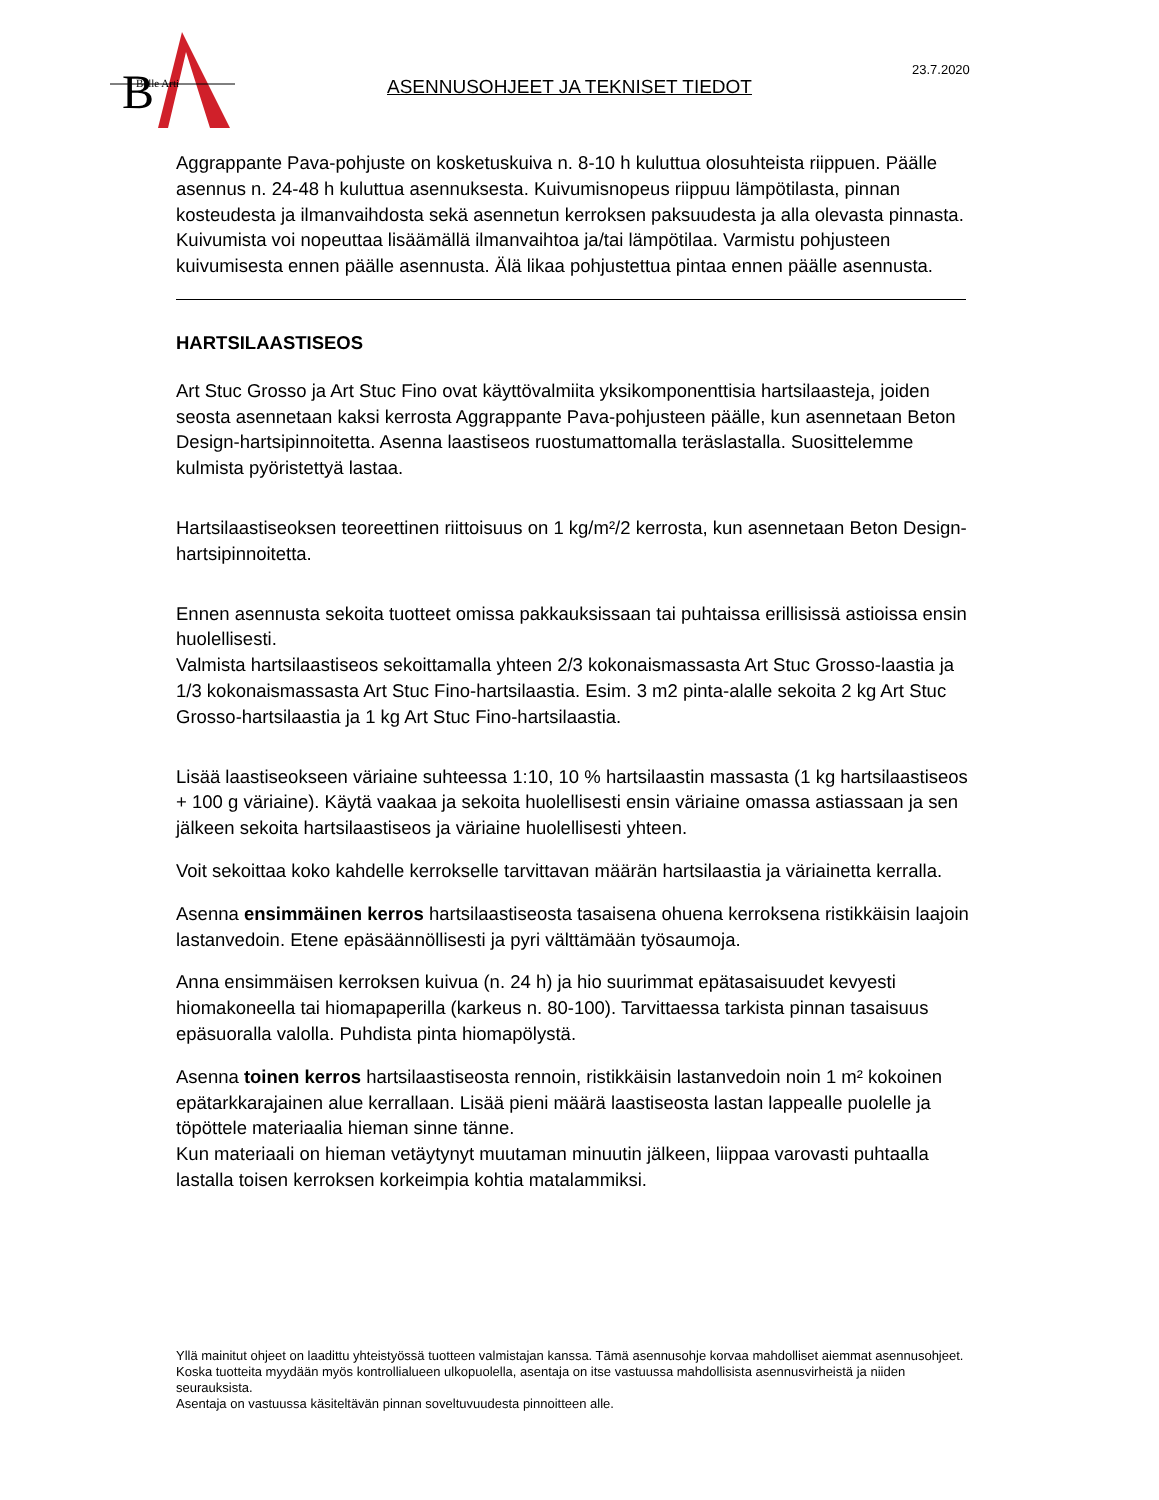B
Belle Arti
23.7.2020
ASENNUSOHJEET JA TEKNISET TIEDOT
Aggrappante Pava-pohjuste on kosketuskuiva n. 8-10 h kuluttua olosuhteista riippuen. Päälle asennus n. 24-48 h kuluttua asennuksesta. Kuivumisnopeus riippuu lämpötilasta, pinnan kosteudesta ja ilmanvaihdosta sekä asennetun kerroksen paksuudesta ja alla olevasta pinnasta. Kuivumista voi nopeuttaa lisäämällä ilmanvaihtoa ja/tai lämpötilaa. Varmistu pohjusteen kuivumisesta ennen päälle asennusta. Älä likaa pohjustettua pintaa ennen päälle asennusta.
HARTSILAASTISEOS
Art Stuc Grosso ja Art Stuc Fino ovat käyttövalmiita yksikomponenttisia hartsilaasteja, joiden seosta asennetaan kaksi kerrosta Aggrappante Pava-pohjusteen päälle, kun asennetaan Beton Design-hartsipinnoitetta. Asenna laastiseos ruostumattomalla teräslastalla. Suosittelemme kulmista pyöristettyä lastaa.
Hartsilaastiseoksen teoreettinen riittoisuus on 1 kg/m²/2 kerrosta, kun asennetaan Beton Design-hartsipinnoitetta.
Ennen asennusta sekoita tuotteet omissa pakkauksissaan tai puhtaissa erillisissä astioissa ensin huolellisesti.
Valmista hartsilaastiseos sekoittamalla yhteen 2/3 kokonaismassasta Art Stuc Grosso-laastia ja 1/3 kokonaismassasta Art Stuc Fino-hartsilaastia. Esim. 3 m2 pinta-alalle sekoita 2 kg Art Stuc Grosso-hartsilaastia ja 1 kg Art Stuc Fino-hartsilaastia.
Lisää laastiseokseen väriaine suhteessa 1:10, 10 % hartsilaastin massasta (1 kg hartsilaastiseos + 100 g väriaine). Käytä vaakaa ja sekoita huolellisesti ensin väriaine omassa astiassaan ja sen jälkeen sekoita hartsilaastiseos ja väriaine huolellisesti yhteen.
Voit sekoittaa koko kahdelle kerrokselle tarvittavan määrän hartsilaastia ja väriainetta kerralla.
Asenna ensimmäinen kerros hartsilaastiseosta tasaisena ohuena kerroksena ristikkäisin laajoin lastanvedoin. Etene epäsäännöllisesti ja pyri välttämään työsaumoja.
Anna ensimmäisen kerroksen kuivua (n. 24 h) ja hio suurimmat epätasaisuudet kevyesti hiomakoneella tai hiomapaperilla (karkeus n. 80-100). Tarvittaessa tarkista pinnan tasaisuus epäsuoralla valolla. Puhdista pinta hiomapölystä.
Asenna toinen kerros hartsilaastiseosta rennoin, ristikkäisin lastanvedoin noin 1 m² kokoinen epätarkkarajainen alue kerrallaan. Lisää pieni määrä laastiseosta lastan lappealle puolelle ja töpöttele materiaalia hieman sinne tänne.
Kun materiaali on hieman vetäytynyt muutaman minuutin jälkeen, liippaa varovasti puhtaalla lastalla toisen kerroksen korkeimpia kohtia matalammiksi.
Yllä mainitut ohjeet on laadittu yhteistyössä tuotteen valmistajan kanssa. Tämä asennusohje korvaa mahdolliset aiemmat asennusohjeet.
Koska tuotteita myydään myös kontrollialueen ulkopuolella, asentaja on itse vastuussa mahdollisista asennusvirheistä ja niiden seurauksista.
Asentaja on vastuussa käsiteltävän pinnan soveltuvuudesta pinnoitteen alle.